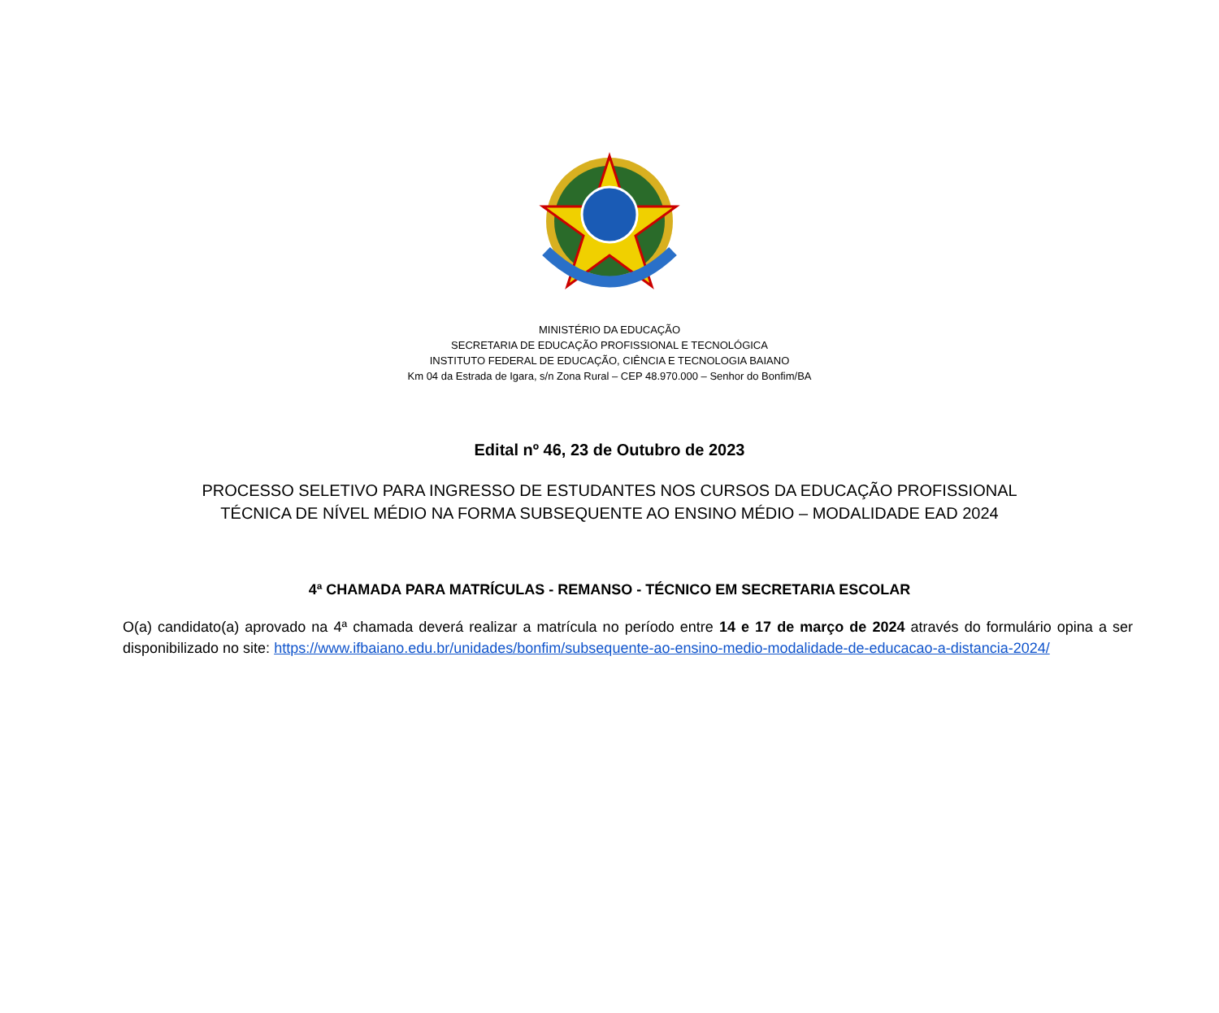MINISTÉRIO DA EDUCAÇÃO
SECRETARIA DE EDUCAÇÃO PROFISSIONAL E TECNOLÓGICA
INSTITUTO FEDERAL DE EDUCAÇÃO, CIÊNCIA E TECNOLOGIA BAIANO
Km 04 da Estrada de Igara, s/n Zona Rural – CEP 48.970.000 – Senhor do Bonfim/BA
Edital nº 46, 23 de Outubro de 2023
PROCESSO SELETIVO PARA INGRESSO DE ESTUDANTES NOS CURSOS DA EDUCAÇÃO PROFISSIONAL
TÉCNICA DE NÍVEL MÉDIO NA FORMA SUBSEQUENTE AO ENSINO MÉDIO – MODALIDADE EAD 2024
4ª CHAMADA PARA MATRÍCULAS - REMANSO - TÉCNICO EM SECRETARIA ESCOLAR
O(a) candidato(a) aprovado na 4ª chamada deverá realizar a matrícula no período entre 14 e 17 de março de 2024 através do formulário opina a ser disponibilizado no site: https://www.ifbaiano.edu.br/unidades/bonfim/subsequente-ao-ensino-medio-modalidade-de-educacao-a-distancia-2024/